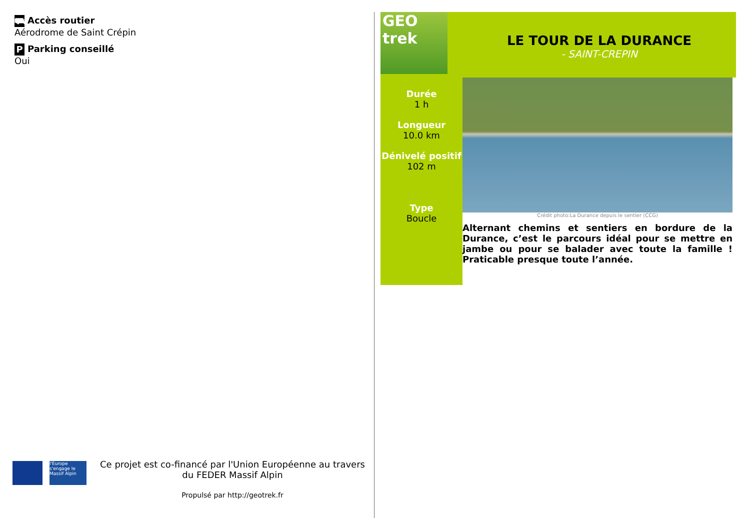⛟ Accès routier
Aérodrome de Saint Crépin
P Parking conseillé
Oui
l'Europe s'engage le Massif Alpin
Ce projet est co-financé par l'Union Européenne au travers du FEDER Massif Alpin
Propulsé par http://geotrek.fr
GEO trek
LE TOUR DE LA DURANCE
- SAINT-CREPIN
Durée
1 h
Longueur
10.0 km
Dénivelé positif
102 m
Type
Boucle
Crédit photo:La Durance depuis le sentier (CCG)
Alternant chemins et sentiers en bordure de la Durance, c’est le parcours idéal pour se mettre en jambe ou pour se balader avec toute la famille ! Praticable presque toute l’année.